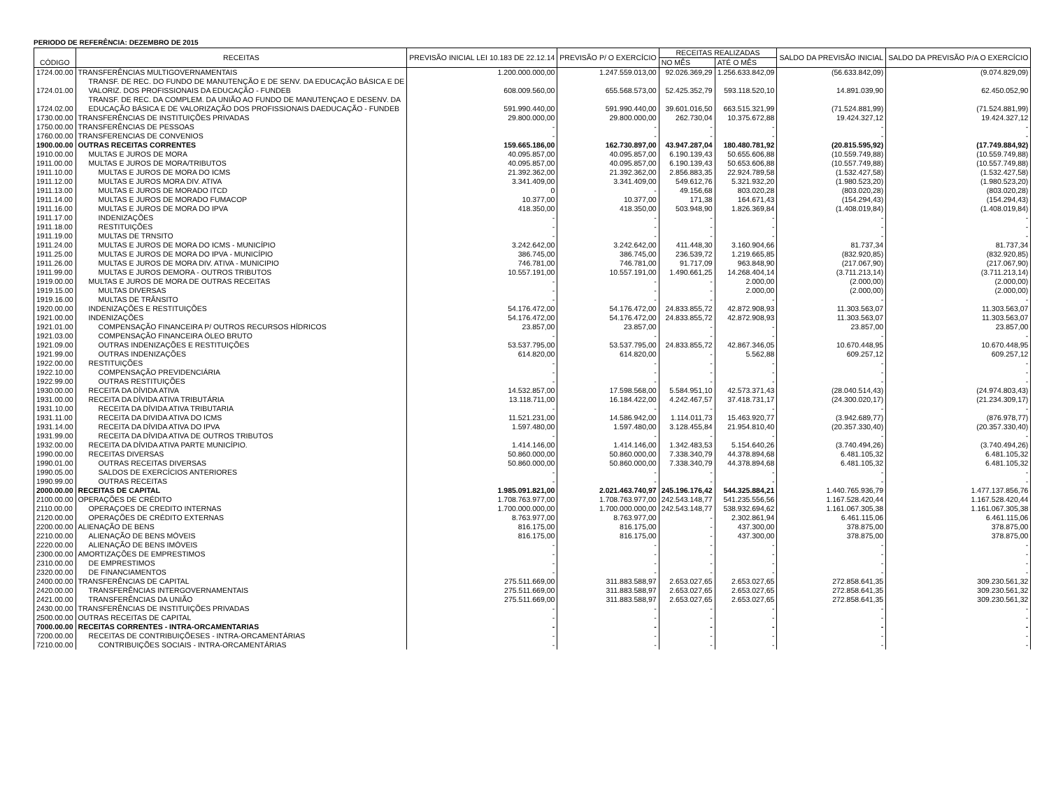PERIODO DE REFERÊNCIA: DEZEMBRO DE 2015
| CÓDIGO | RECEITAS | PREVISÃO INICIAL LEI 10.183 DE 22.12.14 | PREVISÃO P/ O EXERCÍCIO | RECEITAS REALIZADAS | | SALDO DA PREVISÃO INICIAL | SALDO DA PREVISÃO P/A O EXERCÍCIO |
| --- | --- | --- | --- | --- | --- | --- | --- |
| | | | | NO MÊS | ATÉ O MÊS | | |
| 1724.00.00 | TRANSFERÊNCIAS MULTIGOVERNAMENTAIS | 1.200.000.000,00 | 1.247.559.013,00 | 92.026.369,29 | 1.256.633.842,09 | (56.633.842,09) | (9.074.829,09) |
| 1724.01.00 | TRANSF. DE REC. DO FUNDO DE MANUTENÇÃO E DE SENV. DA EDUCAÇÃO BÁSICA E DE VALORIZ. DOS PROFISSIONAIS DA EDUCAÇÃO - FUNDEB | 608.009.560,00 | 655.568.573,00 | 52.425.352,79 | 593.118.520,10 | 14.891.039,90 | 62.450.052,90 |
| 1724.02.00 | TRANSF. DE REC. DA COMPLEM. DA UNIÃO AO FUNDO DE MANUTENÇAO E DESENV. DA EDUCAÇÃO BÁSICA E DE VALORIZAÇÃO DOS PROFISSIONAIS DAEDUCAÇÃO - FUNDEB | 591.990.440,00 | 591.990.440,00 | 39.601.016,50 | 663.515.321,99 | (71.524.881,99) | (71.524.881,99) |
| 1730.00.00 | TRANSFERÊNCIAS DE INSTITUIÇÕES PRIVADAS | 29.800.000,00 | 29.800.000,00 | 262.730,04 | 10.375.672,88 | 19.424.327,12 | 19.424.327,12 |
| 1750.00.00 | TRANSFERÊNCIAS DE PESSOAS | - | - | - | - | - | - |
| 1760.00.00 | TRANSFERENCIAS DE CONVENIOS | - | - | - | - | - | - |
| 1900.00.00 | OUTRAS RECEITAS CORRENTES | 159.665.186,00 | 162.730.897,00 | 43.947.287,04 | 180.480.781,92 | (20.815.595,92) | (17.749.884,92) |
| 1910.00.00 | MULTAS E JUROS DE MORA | 40.095.857,00 | 40.095.857,00 | 6.190.139,43 | 50.655.606,88 | (10.559.749,88) | (10.559.749,88) |
| 1911.00.00 | MULTAS E JUROS DE MORA/TRIBUTOS | 40.095.857,00 | 40.095.857,00 | 6.190.139,43 | 50.653.606,88 | (10.557.749,88) | (10.557.749,88) |
| 1911.10.00 | MULTAS E JUROS DE MORA DO ICMS | 21.392.362,00 | 21.392.362,00 | 2.856.883,35 | 22.924.789,58 | (1.532.427,58) | (1.532.427,58) |
| 1911.12.00 | MULTAS E JUROS MORA DIV. ATIVA | 3.341.409,00 | 3.341.409,00 | 549.612,76 | 5.321.932,20 | (1.980.523,20) | (1.980.523,20) |
| 1911.13.00 | MULTAS E JUROS DE MORADO ITCD | 0 | - | 49.156,68 | 803.020,28 | (803.020,28) | (803.020,28) |
| 1911.14.00 | MULTAS E JUROS DE MORADO FUMACOP | 10.377,00 | 10.377,00 | 171,38 | 164.671,43 | (154.294,43) | (154.294,43) |
| 1911.16.00 | MULTAS E JUROS DE MORA DO IPVA | 418.350,00 | 418.350,00 | 503.948,90 | 1.826.369,84 | (1.408.019,84) | (1.408.019,84) |
| 1911.17.00 | INDENIZAÇÕES | - | - | - | - | - | - |
| 1911.18.00 | RESTITUIÇÕES | - | - | - | - | - | - |
| 1911.19.00 | MULTAS DE TRNSITO | - | - | - | - | - | - |
| 1911.24.00 | MULTAS E JUROS DE MORA DO ICMS - MUNICÍPIO | 3.242.642,00 | 3.242.642,00 | 411.448,30 | 3.160.904,66 | 81.737,34 | 81.737,34 |
| 1911.25.00 | MULTAS E JUROS DE MORA DO IPVA - MUNICÍPIO | 386.745,00 | 386.745,00 | 236.539,72 | 1.219.665,85 | (832.920,85) | (832.920,85) |
| 1911.26.00 | MULTAS E JUROS DE MORA DIV. ATIVA - MUNICIPIO | 746.781,00 | 746.781,00 | 91.717,09 | 963.848,90 | (217.067,90) | (217.067,90) |
| 1911.99.00 | MULTAS E JUROS DEMORA - OUTROS TRIBUTOS | 10.557.191,00 | 10.557.191,00 | 1.490.661,25 | 14.268.404,14 | (3.711.213,14) | (3.711.213,14) |
| 1919.00.00 | MULTAS E JUROS DE MORA DE OUTRAS RECEITAS | - | - | - | 2.000,00 | (2.000,00) | (2.000,00) |
| 1919.15.00 | MULTAS DIVERSAS | - | - | - | 2.000,00 | (2.000,00) | (2.000,00) |
| 1919.16.00 | MULTAS DE TRÂNSITO | - | - | - | - | - | - |
| 1920.00.00 | INDENIZAÇÕES E RESTITUIÇÕES | 54.176.472,00 | 54.176.472,00 | 24.833.855,72 | 42.872.908,93 | 11.303.563,07 | 11.303.563,07 |
| 1921.00.00 | INDENIZAÇÕES | 54.176.472,00 | 54.176.472,00 | 24.833.855,72 | 42.872.908,93 | 11.303.563,07 | 11.303.563,07 |
| 1921.01.00 | COMPENSAÇÃO FINANCEIRA P/ OUTROS RECURSOS HÍDRICOS | 23.857,00 | 23.857,00 | - | - | 23.857,00 | 23.857,00 |
| 1921.03.00 | COMPENSAÇÃO FINANCEIRA ÓLEO BRUTO | - | - | - | - | - | - |
| 1921.09.00 | OUTRAS INDENIZAÇÕES E RESTITUIÇÕES | 53.537.795,00 | 53.537.795,00 | 24.833.855,72 | 42.867.346,05 | 10.670.448,95 | 10.670.448,95 |
| 1921.99.00 | OUTRAS INDENIZAÇÕES | 614.820,00 | 614.820,00 | - | 5.562,88 | 609.257,12 | 609.257,12 |
| 1922.00.00 | RESTITUIÇÕES | - | - | - | - | - | - |
| 1922.10.00 | COMPENSAÇÃO PREVIDENCIÁRIA | - | - | - | - | - | - |
| 1922.99.00 | OUTRAS RESTITUIÇÕES | - | - | - | - | - | - |
| 1930.00.00 | RECEITA DA DÍVIDA ATIVA | 14.532.857,00 | 17.598.568,00 | 5.584.951,10 | 42.573.371,43 | (28.040.514,43) | (24.974.803,43) |
| 1931.00.00 | RECEITA DA DÍVIDA ATIVA TRIBUTÁRIA | 13.118.711,00 | 16.184.422,00 | 4.242.467,57 | 37.418.731,17 | (24.300.020,17) | (21.234.309,17) |
| 1931.10.00 | RECEITA DA DÍVIDA ATIVA TRIBUTARIA | - | - | - | - | - | - |
| 1931.11.00 | RECEITA DA DIVIDA ATIVA DO ICMS | 11.521.231,00 | 14.586.942,00 | 1.114.011,73 | 15.463.920,77 | (3.942.689,77) | (876.978,77) |
| 1931.14.00 | RECEITA DA DÍVIDA ATIVA DO IPVA | 1.597.480,00 | 1.597.480,00 | 3.128.455,84 | 21.954.810,40 | (20.357.330,40) | (20.357.330,40) |
| 1931.99.00 | RECEITA DA DÍVIDA ATIVA DE OUTROS TRIBUTOS | - | - | - | - | - | - |
| 1932.00.00 | RECEITA DA DÍVIDA ATIVA PARTE MUNICÍPIO. | 1.414.146,00 | 1.414.146,00 | 1.342.483,53 | 5.154.640,26 | (3.740.494,26) | (3.740.494,26) |
| 1990.00.00 | RECEITAS DIVERSAS | 50.860.000,00 | 50.860.000,00 | 7.338.340,79 | 44.378.894,68 | 6.481.105,32 | 6.481.105,32 |
| 1990.01.00 | OUTRAS RECEITAS DIVERSAS | 50.860.000,00 | 50.860.000,00 | 7.338.340,79 | 44.378.894,68 | 6.481.105,32 | 6.481.105,32 |
| 1990.05.00 | SALDOS DE EXERCÍCIOS ANTERIORES | - | - | - | - | - | - |
| 1990.99.00 | OUTRAS RECEITAS | - | - | - | - | - | - |
| 2000.00.00 | RECEITAS DE CAPITAL | 1.985.091.821,00 | 2.021.463.740,97 | 245.196.176,42 | 544.325.884,21 | 1.440.765.936,79 | 1.477.137.856,76 |
| 2100.00.00 | OPERAÇÕES DE CRÉDITO | 1.708.763.977,00 | 1.708.763.977,00 | 242.543.148,77 | 541.235.556,56 | 1.167.528.420,44 | 1.167.528.420,44 |
| 2110.00.00 | OPERAÇOES DE CREDITO INTERNAS | 1.700.000.000,00 | 1.700.000.000,00 | 242.543.148,77 | 538.932.694,62 | 1.161.067.305,38 | 1.161.067.305,38 |
| 2120.00.00 | OPERAÇÕES DE CRÉDITO EXTERNAS | 8.763.977,00 | 8.763.977,00 | - | 2.302.861,94 | 6.461.115,06 | 6.461.115,06 |
| 2200.00.00 | ALIENAÇÃO DE BENS | 816.175,00 | 816.175,00 | - | 437.300,00 | 378.875,00 | 378.875,00 |
| 2210.00.00 | ALIENAÇÃO DE BENS MÓVEIS | 816.175,00 | 816.175,00 | - | 437.300,00 | 378.875,00 | 378.875,00 |
| 2220.00.00 | ALIENAÇÃO DE BENS IMÓVEIS | - | - | - | - | - | - |
| 2300.00.00 | AMORTIZAÇÕES DE EMPRESTIMOS | - | - | - | - | - | - |
| 2310.00.00 | DE EMPRESTIMOS | - | - | - | - | - | - |
| 2320.00.00 | DE FINANCIAMENTOS | - | - | - | - | - | - |
| 2400.00.00 | TRANSFERÊNCIAS DE CAPITAL | 275.511.669,00 | 311.883.588,97 | 2.653.027,65 | 2.653.027,65 | 272.858.641,35 | 309.230.561,32 |
| 2420.00.00 | TRANSFERÊNCIAS INTERGOVERNAMENTAIS | 275.511.669,00 | 311.883.588,97 | 2.653.027,65 | 2.653.027,65 | 272.858.641,35 | 309.230.561,32 |
| 2421.00.00 | TRANSFERÊNCIAS DA UNIÃO | 275.511.669,00 | 311.883.588,97 | 2.653.027,65 | 2.653.027,65 | 272.858.641,35 | 309.230.561,32 |
| 2430.00.00 | TRANSFERÊNCIAS DE INSTITUIÇÕES PRIVADAS | - | - | - | - | - | - |
| 2500.00.00 | OUTRAS RECEITAS DE CAPITAL | - | - | - | - | - | - |
| 7000.00.00 | RECEITAS CORRENTES - INTRA-ORCAMENTARIAS | - | - | - | - | - | - |
| 7200.00.00 | RECEITAS DE CONTRIBUIÇÕESES - INTRA-ORCAMENTÁRIAS | - | - | - | - | - | - |
| 7210.00.00 | CONTRIBUIÇÕES SOCIAIS - INTRA-ORCAMENTÁRIAS | - | - | - | - | - | - |